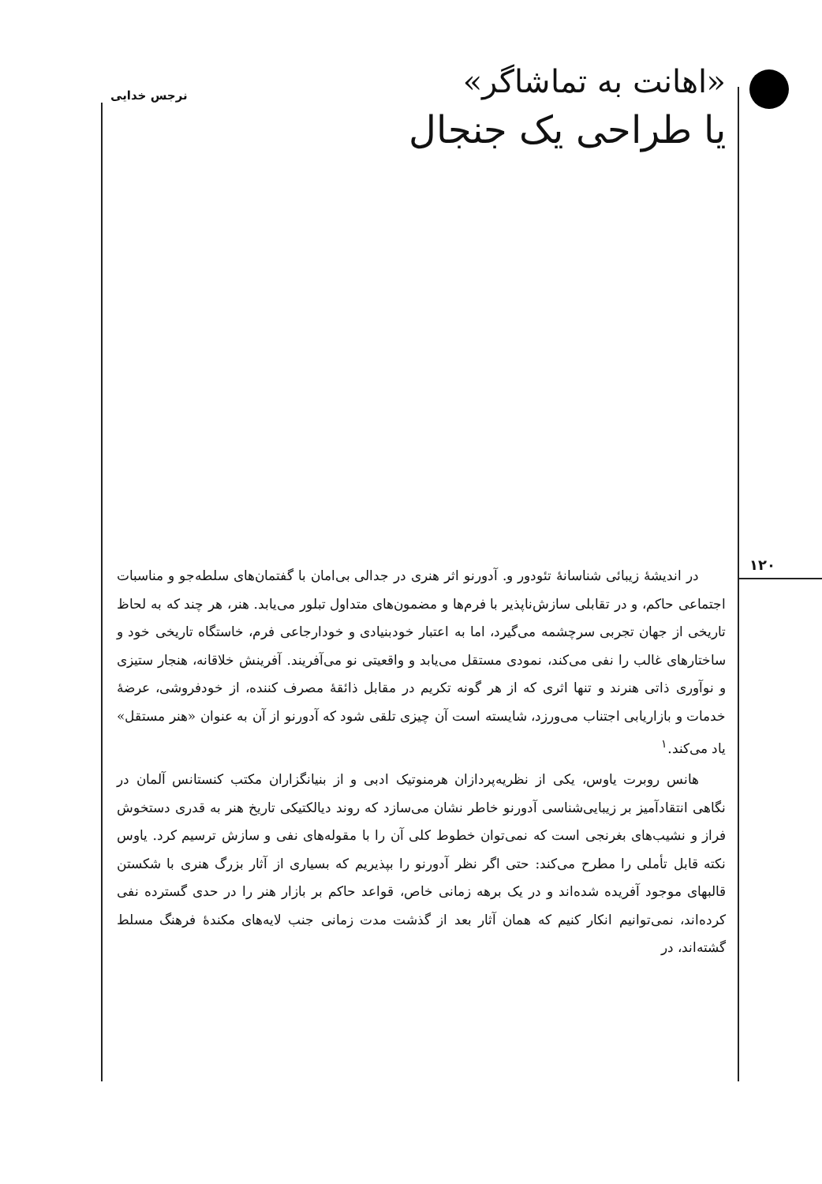نرجس خدایی
«اهانت به تماشاگر»
یا طراحی یک جنجال
۱۲۰
در اندیشهٔ زیبائی شناسانهٔ تئودور و. آدورنو اثر هنری در جدالی بی‌امان با گفتمان‌های سلطه‌جو و مناسبات اجتماعی حاکم، و در تقابلی سازش‌ناپذیر با فرم‌ها و مضمون‌های متداول تبلور می‌یابد. هنر، هر چند که به لحاظ تاریخی از جهان تجربی سرچشمه می‌گیرد، اما به اعتبار خودبنیادی و خودارجاعی فرم، خاستگاه تاریخی خود و ساختارهای غالب را نفی می‌کند، نمودی مستقل می‌یابد و واقعیتی نو می‌آفریند. آفرینش خلاقانه، هنجار ستیزی و نوآوری ذاتی هنرند و تنها اثری که از هر گونه تکریم در مقابل ذائقهٔ مصرف کننده، از خودفروشی، عرضهٔ خدمات و بازاریابی اجتناب می‌ورزد، شایسته است آن چیزی تلقی شود که آدورنو از آن به عنوان «هنر مستقل» یاد می‌کند.<sup>۱</sup>
هانس روبرت یاوس، یکی از نظریه‌پردازان هرمنوتیک ادبی و از بنیانگزاران مکتب کنستانس آلمان در نگاهی انتقادآمیز بر زیبایی‌شناسی آدورنو خاطر نشان می‌سازد که روند دیالکتیکی تاریخ هنر به قدری دستخوش فراز و نشیب‌های بغرنجی است که نمی‌توان خطوط کلی آن را با مقوله‌های نفی و سازش ترسیم کرد. یاوس نکته قابل تأملی را مطرح می‌کند: حتی اگر نظر آدورنو را بپذیریم که بسیاری از آثار بزرگ هنری با شکستن قالبهای موجود آفریده شده‌اند و در یک برهه زمانی خاص، قواعد حاکم بر بازار هنر را در حدی گسترده نفی کرده‌اند، نمی‌توانیم انکار کنیم که همان آثار بعد از گذشت مدت زمانی جنب لایه‌های مکندهٔ فرهنگ مسلط گشته‌اند، در